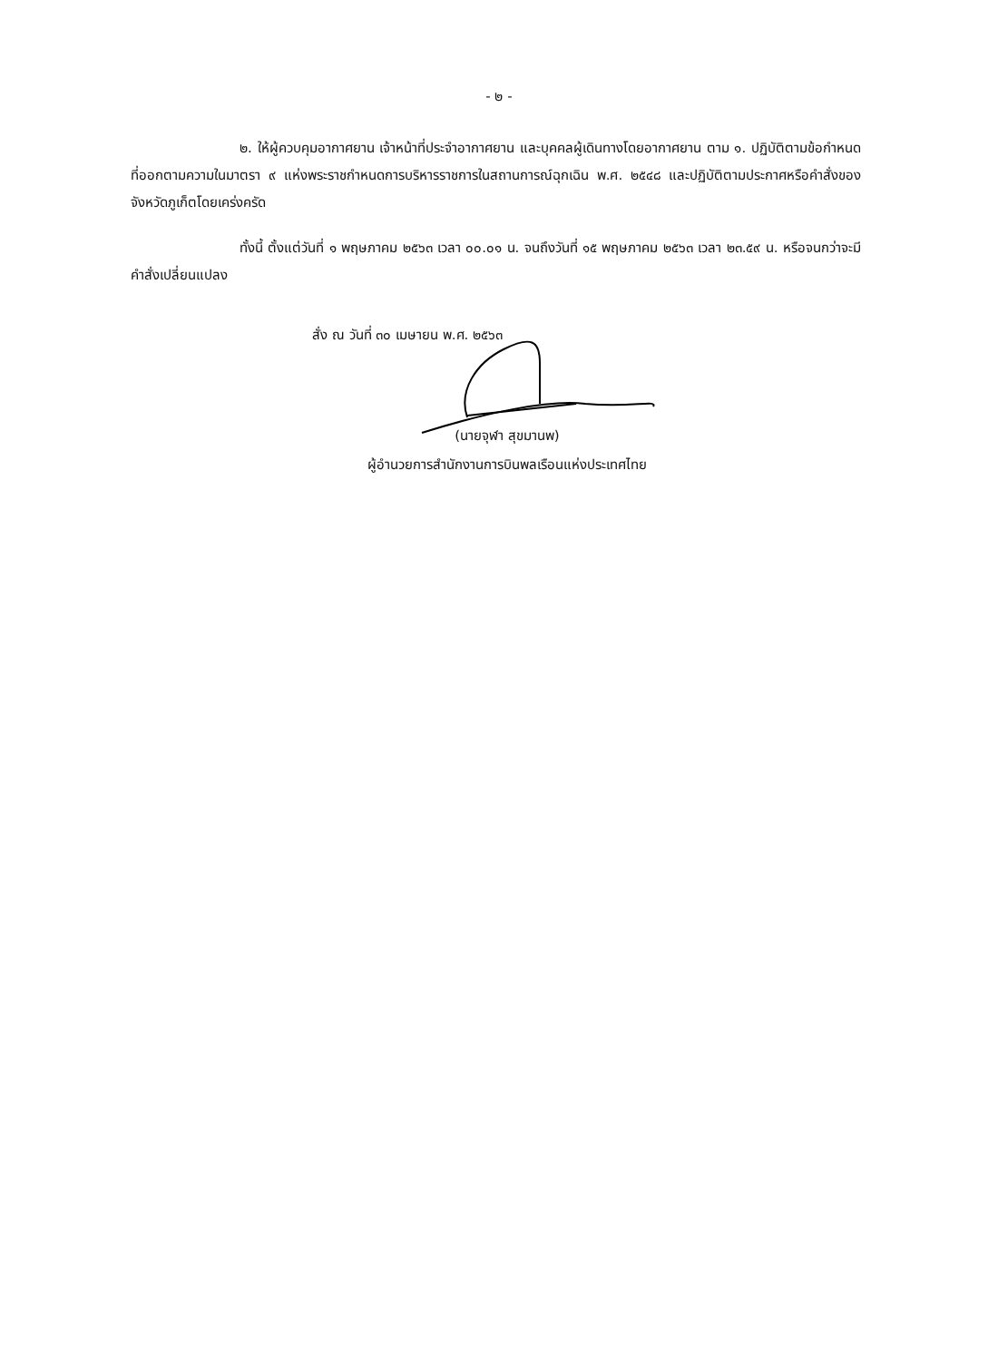- ๒ -
๒. ให้ผู้ควบคุมอากาศยาน เจ้าหน้าที่ประจำอากาศยาน และบุคคลผู้เดินทางโดยอากาศยาน ตาม ๑. ปฏิบัติตามข้อกำหนดที่ออกตามความในมาตรา ๙ แห่งพระราชกำหนดการบริหารราชการในสถานการณ์ฉุกเฉิน พ.ศ. ๒๕๔๘ และปฏิบัติตามประกาศหรือคำสั่งของจังหวัดภูเก็ตโดยเคร่งครัด
ทั้งนี้ ตั้งแต่วันที่ ๑ พฤษภาคม ๒๕๖๓ เวลา ๐๐.๐๑ น. จนถึงวันที่ ๑๕ พฤษภาคม ๒๕๖๓ เวลา ๒๓.๕๙ น. หรือจนกว่าจะมีคำสั่งเปลี่ยนแปลง
สั่ง ณ วันที่ ๓๐ เมษายน พ.ศ. ๒๕๖๓
(นายจุฬา สุขมานพ)
ผู้อำนวยการสำนักงานการบินพลเรือนแห่งประเทศไทย